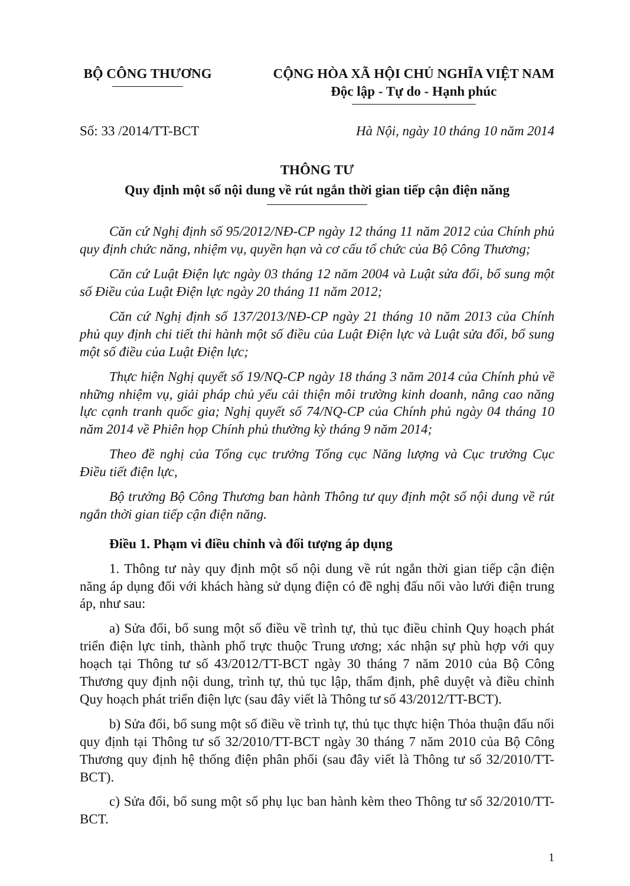BỘ CÔNG THƯƠNG CỘNG HÒA XÃ HỘI CHỦ NGHĨA VIỆT NAM
Độc lập - Tự do - Hạnh phúc
Số: 33 /2014/TT-BCT Hà Nội, ngày 10 tháng 10 năm 2014
THÔNG TƯ
Quy định một số nội dung về rút ngắn thời gian tiếp cận điện năng
Căn cứ Nghị định số 95/2012/NĐ-CP ngày 12 tháng 11 năm 2012 của Chính phủ quy định chức năng, nhiệm vụ, quyền hạn và cơ cấu tổ chức của Bộ Công Thương;
Căn cứ Luật Điện lực ngày 03 tháng 12 năm 2004 và Luật sửa đổi, bổ sung một số Điều của Luật Điện lực ngày 20 tháng 11 năm 2012;
Căn cứ Nghị định số 137/2013/NĐ-CP ngày 21 tháng 10 năm 2013 của Chính phủ quy định chi tiết thi hành một số điều của Luật Điện lực và Luật sửa đổi, bổ sung một số điều của Luật Điện lực;
Thực hiện Nghị quyết số 19/NQ-CP ngày 18 tháng 3 năm 2014 của Chính phủ về những nhiệm vụ, giải pháp chủ yếu cải thiện môi trường kinh doanh, nâng cao năng lực cạnh tranh quốc gia; Nghị quyết số 74/NQ-CP của Chính phủ ngày 04 tháng 10 năm 2014 về Phiên họp Chính phủ thường kỳ tháng 9 năm 2014;
Theo đề nghị của Tổng cục trưởng Tổng cục Năng lượng và Cục trưởng Cục Điều tiết điện lực,
Bộ trưởng Bộ Công Thương ban hành Thông tư quy định một số nội dung về rút ngắn thời gian tiếp cận điện năng.
Điều 1. Phạm vi điều chỉnh và đối tượng áp dụng
1. Thông tư này quy định một số nội dung về rút ngắn thời gian tiếp cận điện năng áp dụng đối với khách hàng sử dụng điện có đề nghị đấu nối vào lưới điện trung áp, như sau:
a) Sửa đổi, bổ sung một số điều về trình tự, thủ tục điều chỉnh Quy hoạch phát triển điện lực tỉnh, thành phố trực thuộc Trung ương; xác nhận sự phù hợp với quy hoạch tại Thông tư số 43/2012/TT-BCT ngày 30 tháng 7 năm 2010 của Bộ Công Thương quy định nội dung, trình tự, thủ tục lập, thẩm định, phê duyệt và điều chỉnh Quy hoạch phát triển điện lực (sau đây viết là Thông tư số 43/2012/TT-BCT).
b) Sửa đổi, bổ sung một số điều về trình tự, thủ tục thực hiện Thỏa thuận đấu nối quy định tại Thông tư số 32/2010/TT-BCT ngày 30 tháng 7 năm 2010 của Bộ Công Thương quy định hệ thống điện phân phối (sau đây viết là Thông tư số 32/2010/TT-BCT).
c) Sửa đổi, bổ sung một số phụ lục ban hành kèm theo Thông tư số 32/2010/TT-BCT.
1